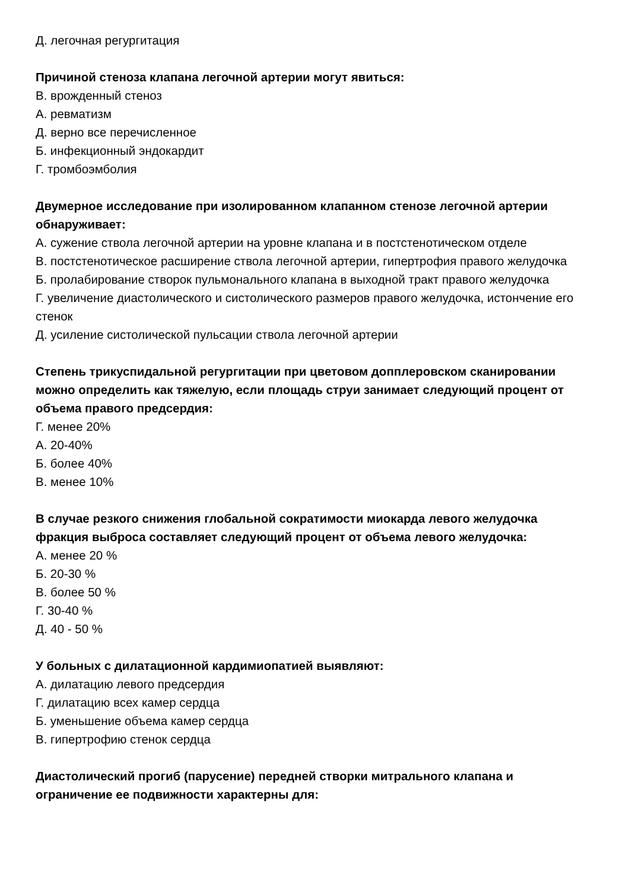Д. легочная регургитация
Причиной стеноза клапана легочной артерии могут явиться:
В. врожденный стеноз
А. ревматизм
Д. верно все перечисленное
Б. инфекционный эндокардит
Г. тромбоэмболия
Двумерное исследование при изолированном клапанном стенозе легочной артерии обнаруживает:
А. сужение ствола легочной артерии на уровне клапана и в постстенотическом отделе
В. постстенотическое расширение ствола легочной артерии, гипертрофия правого желудочка
Б. пролабирование створок пульмонального клапана в выходной тракт правого желудочка
Г. увеличение диастолического и систолического размеров правого желудочка, истончение его стенок
Д. усиление систолической пульсации ствола легочной артерии
Степень трикуспидальной регургитации при цветовом допплеровском сканировании можно определить как тяжелую, если площадь струи занимает следующий процент от объема правого предсердия:
Г. менее 20%
А. 20-40%
Б. более 40%
В. менее 10%
В случае резкого снижения глобальной сократимости миокарда левого желудочка фракция выброса составляет следующий процент от объема левого желудочка:
А. менее 20 %
Б. 20-30 %
В. более 50 %
Г. 30-40 %
Д. 40 - 50 %
У больных с дилатационной кардимиопатией выявляют:
А. дилатацию левого предсердия
Г. дилатацию всех камер сердца
Б. уменьшение объема камер сердца
В. гипертрофию стенок сердца
Диастолический прогиб (парусение) передней створки митрального клапана и ограничение ее подвижности характерны для: